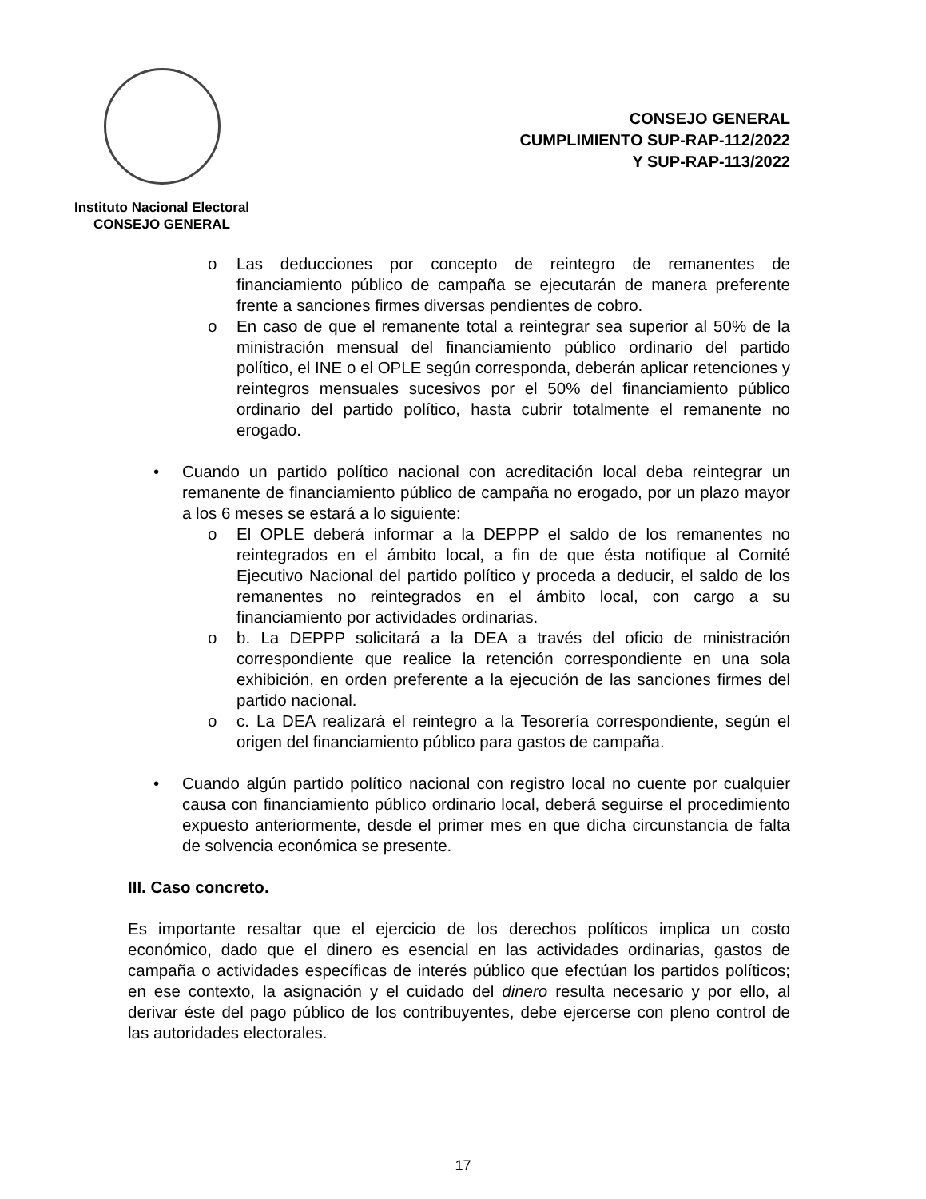Instituto Nacional Electoral
CONSEJO GENERAL
CONSEJO GENERAL
CUMPLIMIENTO SUP-RAP-112/2022
Y SUP-RAP-113/2022
o Las deducciones por concepto de reintegro de remanentes de financiamiento público de campaña se ejecutarán de manera preferente frente a sanciones firmes diversas pendientes de cobro.
o En caso de que el remanente total a reintegrar sea superior al 50% de la ministración mensual del financiamiento público ordinario del partido político, el INE o el OPLE según corresponda, deberán aplicar retenciones y reintegros mensuales sucesivos por el 50% del financiamiento público ordinario del partido político, hasta cubrir totalmente el remanente no erogado.
• Cuando un partido político nacional con acreditación local deba reintegrar un remanente de financiamiento público de campaña no erogado, por un plazo mayor a los 6 meses se estará a lo siguiente:
o El OPLE deberá informar a la DEPPP el saldo de los remanentes no reintegrados en el ámbito local, a fin de que ésta notifique al Comité Ejecutivo Nacional del partido político y proceda a deducir, el saldo de los remanentes no reintegrados en el ámbito local, con cargo a su financiamiento por actividades ordinarias.
o b. La DEPPP solicitará a la DEA a través del oficio de ministración correspondiente que realice la retención correspondiente en una sola exhibición, en orden preferente a la ejecución de las sanciones firmes del partido nacional.
o c. La DEA realizará el reintegro a la Tesorería correspondiente, según el origen del financiamiento público para gastos de campaña.
• Cuando algún partido político nacional con registro local no cuente por cualquier causa con financiamiento público ordinario local, deberá seguirse el procedimiento expuesto anteriormente, desde el primer mes en que dicha circunstancia de falta de solvencia económica se presente.
III. Caso concreto.
Es importante resaltar que el ejercicio de los derechos políticos implica un costo económico, dado que el dinero es esencial en las actividades ordinarias, gastos de campaña o actividades específicas de interés público que efectúan los partidos políticos; en ese contexto, la asignación y el cuidado del dinero resulta necesario y por ello, al derivar éste del pago público de los contribuyentes, debe ejercerse con pleno control de las autoridades electorales.
17